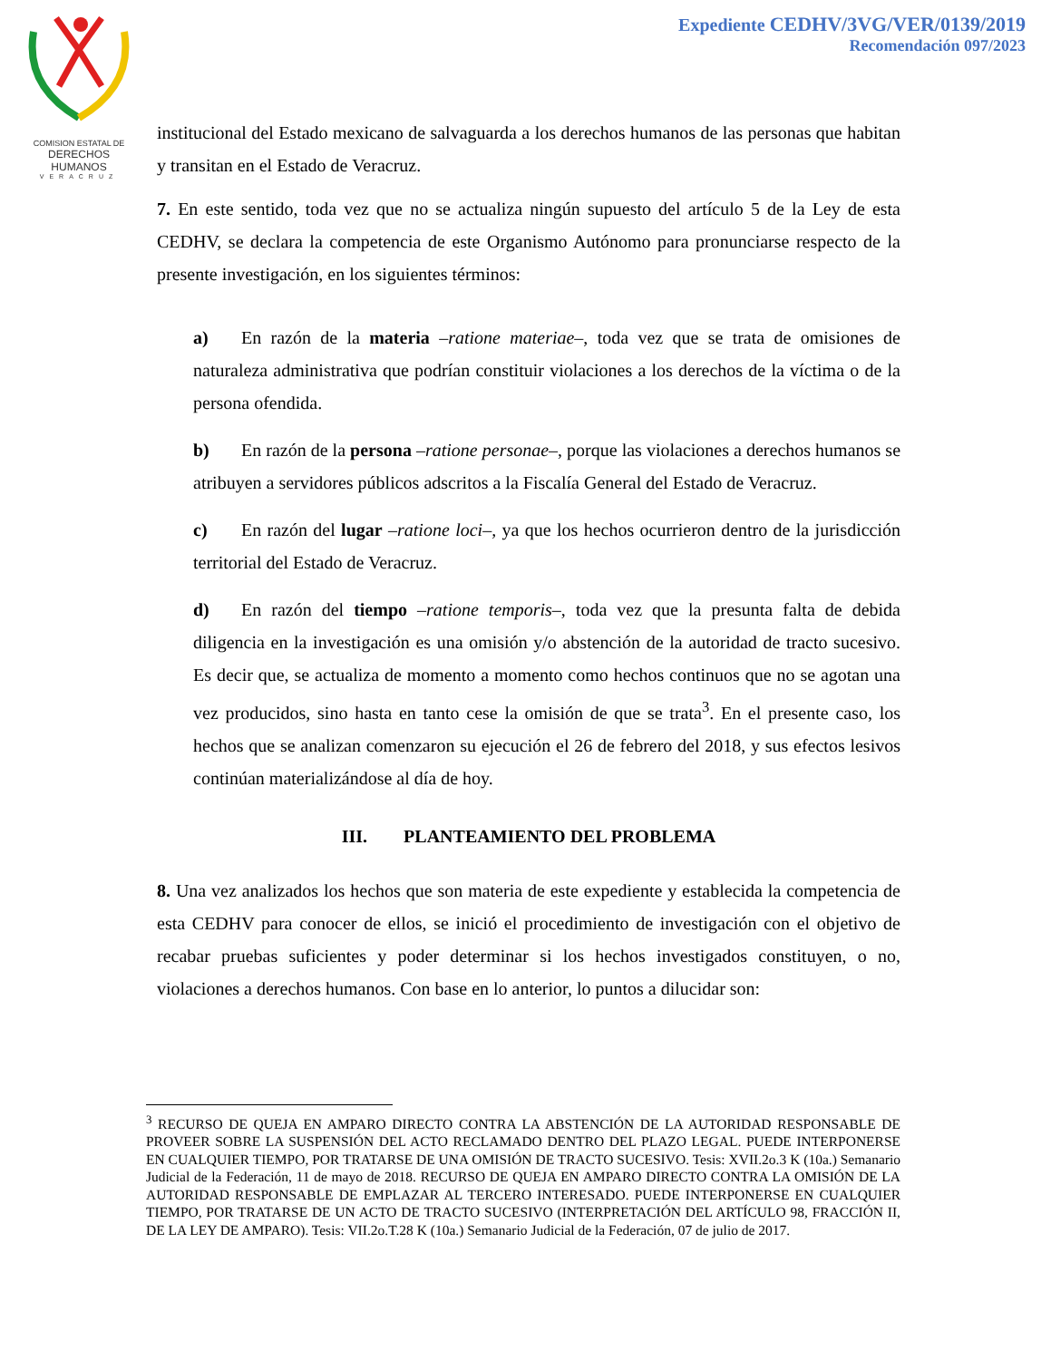COMISION ESTATAL DE
DERECHOS HUMANOS
VERACRUZ
Expediente CEDHV/3VG/VER/0139/2019
Recomendación 097/2023
institucional del Estado mexicano de salvaguarda a los derechos humanos de las personas que habitan y transitan en el Estado de Veracruz.
7. En este sentido, toda vez que no se actualiza ningún supuesto del artículo 5 de la Ley de esta CEDHV, se declara la competencia de este Organismo Autónomo para pronunciarse respecto de la presente investigación, en los siguientes términos:
a) En razón de la materia –ratione materiae–, toda vez que se trata de omisiones de naturaleza administrativa que podrían constituir violaciones a los derechos de la víctima o de la persona ofendida.
b) En razón de la persona –ratione personae–, porque las violaciones a derechos humanos se atribuyen a servidores públicos adscritos a la Fiscalía General del Estado de Veracruz.
c) En razón del lugar –ratione loci–, ya que los hechos ocurrieron dentro de la jurisdicción territorial del Estado de Veracruz.
d) En razón del tiempo –ratione temporis–, toda vez que la presunta falta de debida diligencia en la investigación es una omisión y/o abstención de la autoridad de tracto sucesivo. Es decir que, se actualiza de momento a momento como hechos continuos que no se agotan una vez producidos, sino hasta en tanto cese la omisión de que se trata<sup>3</sup>. En el presente caso, los hechos que se analizan comenzaron su ejecución el 26 de febrero del 2018, y sus efectos lesivos continúan materializándose al día de hoy.
III. PLANTEAMIENTO DEL PROBLEMA
8. Una vez analizados los hechos que son materia de este expediente y establecida la competencia de esta CEDHV para conocer de ellos, se inició el procedimiento de investigación con el objetivo de recabar pruebas suficientes y poder determinar si los hechos investigados constituyen, o no, violaciones a derechos humanos. Con base en lo anterior, lo puntos a dilucidar son:
<sup>3</sup> RECURSO DE QUEJA EN AMPARO DIRECTO CONTRA LA ABSTENCIÓN DE LA AUTORIDAD RESPONSABLE DE PROVEER SOBRE LA SUSPENSIÓN DEL ACTO RECLAMADO DENTRO DEL PLAZO LEGAL. PUEDE INTERPONERSE EN CUALQUIER TIEMPO, POR TRATARSE DE UNA OMISIÓN DE TRACTO SUCESIVO. Tesis: XVII.2o.3 K (10a.) Semanario Judicial de la Federación, 11 de mayo de 2018. RECURSO DE QUEJA EN AMPARO DIRECTO CONTRA LA OMISIÓN DE LA AUTORIDAD RESPONSABLE DE EMPLAZAR AL TERCERO INTERESADO. PUEDE INTERPONERSE EN CUALQUIER TIEMPO, POR TRATARSE DE UN ACTO DE TRACTO SUCESIVO (INTERPRETACIÓN DEL ARTÍCULO 98, FRACCIÓN II, DE LA LEY DE AMPARO). Tesis: VII.2o.T.28 K (10a.) Semanario Judicial de la Federación, 07 de julio de 2017.